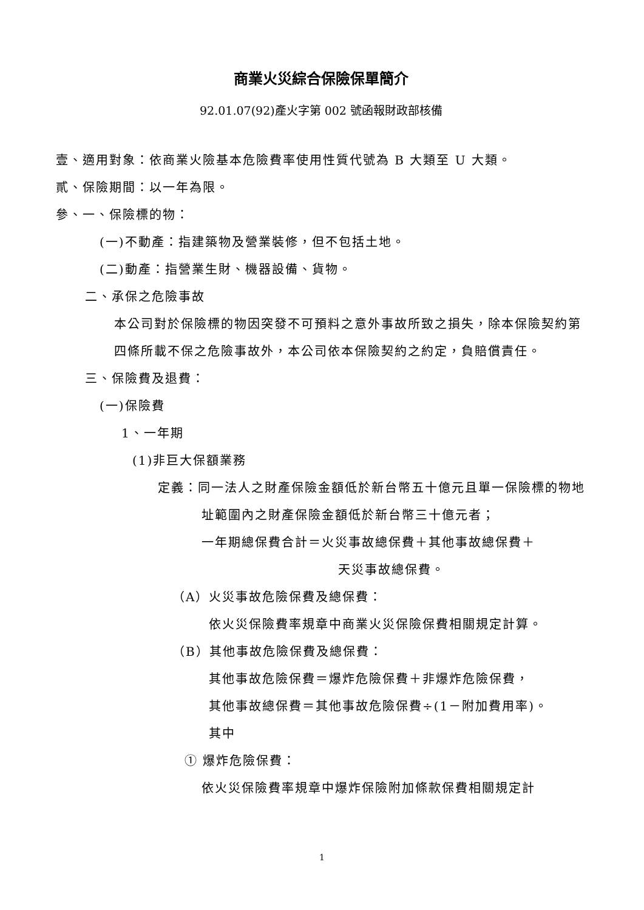商業火災綜合保險保單簡介
92.01.07(92)產火字第 002 號函報財政部核備
壹、適用對象：依商業火險基本危險費率使用性質代號為 B 大類至 U 大類。
貳、保險期間：以一年為限。
參、一、保險標的物：
(一)不動產：指建築物及營業裝修，但不包括土地。
(二)動產：指營業生財、機器設備、貨物。
二、承保之危險事故
本公司對於保險標的物因突發不可預料之意外事故所致之損失，除本保險契約第四條所載不保之危險事故外，本公司依本保險契約之約定，負賠償責任。
三、保險費及退費：
(一)保險費
1、一年期
(1)非巨大保額業務
定義：同一法人之財產保險金額低於新台幣五十億元且單一保險標的物地址範圍內之財產保險金額低於新台幣三十億元者；
一年期總保費合計＝火災事故總保費＋其他事故總保費＋
天災事故總保費。
（A）火災事故危險保費及總保費：
依火災保險費率規章中商業火災保險保費相關規定計算。
（B）其他事故危險保費及總保費：
其他事故危險保費＝爆炸危險保費＋非爆炸危險保費，
其他事故總保費＝其他事故危險保費÷(1－附加費用率)。
其中
① 爆炸危險保費：
依火災保險費率規章中爆炸保險附加條款保費相關規定計
1